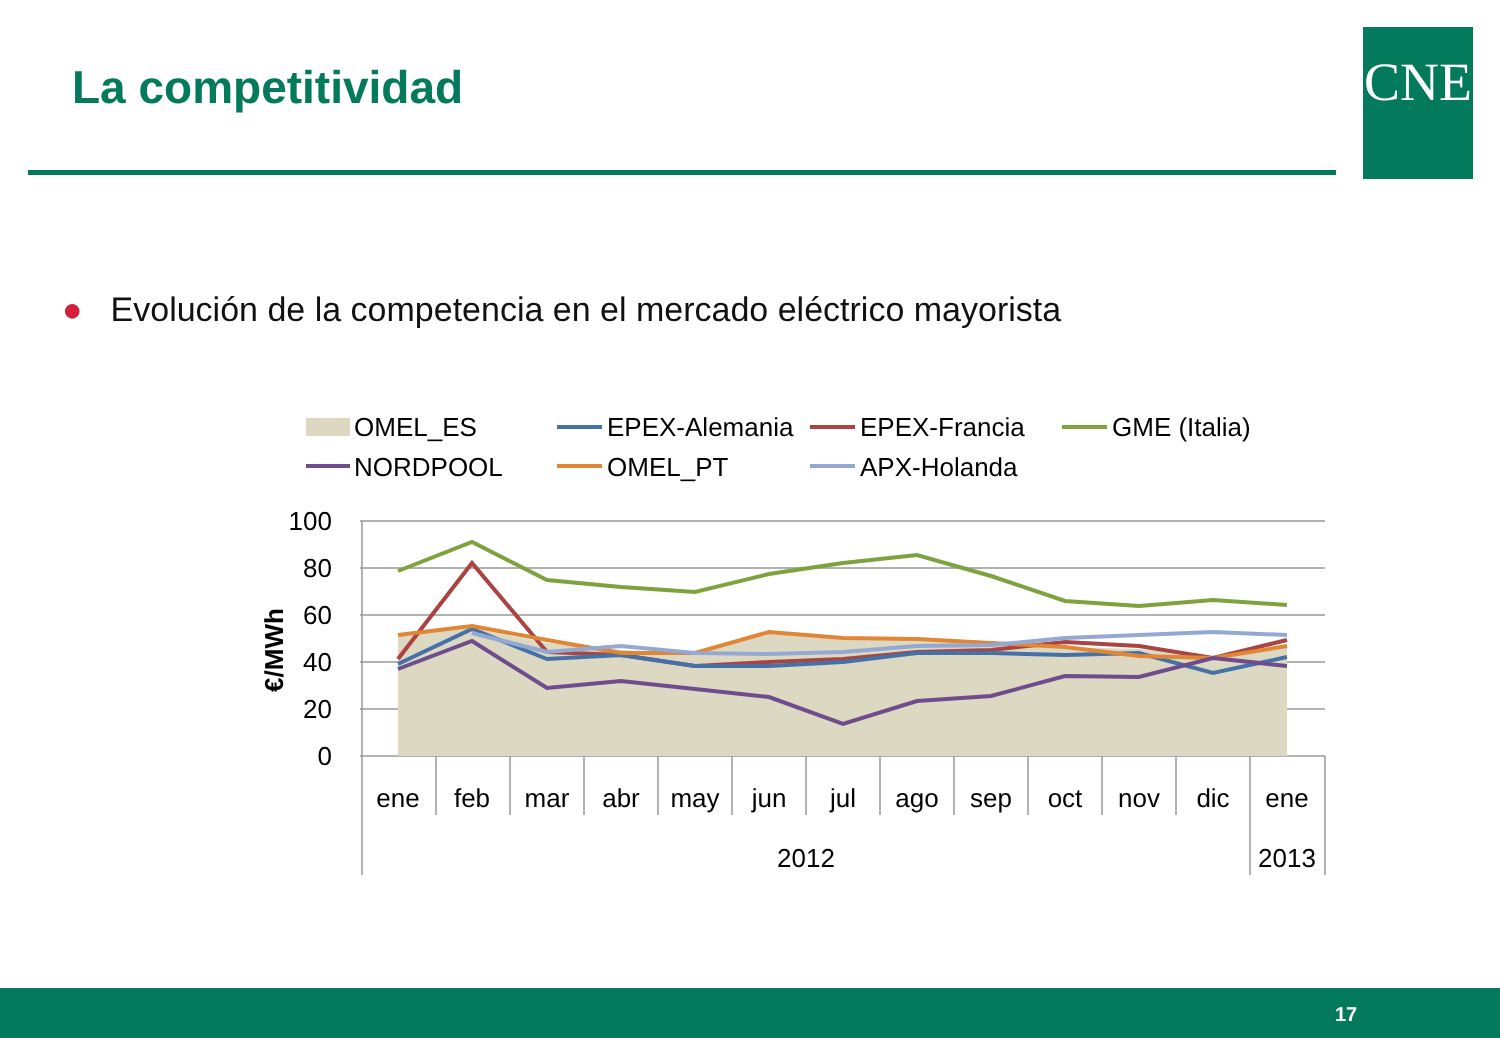La competitividad CNE
● Evolución de la competencia en el mercado eléctrico mayorista
OMEL_ES
EPEX-Alemania
EPEX-Francia
GME (Italia)
NORDPOOL
OMEL_PT
APX-Holanda
100
80
60
40
20
0
€/MWh
ene
feb
mar
abr
may
jun
jul
ago
sep
oct
nov
dic
ene
2012
2013
17